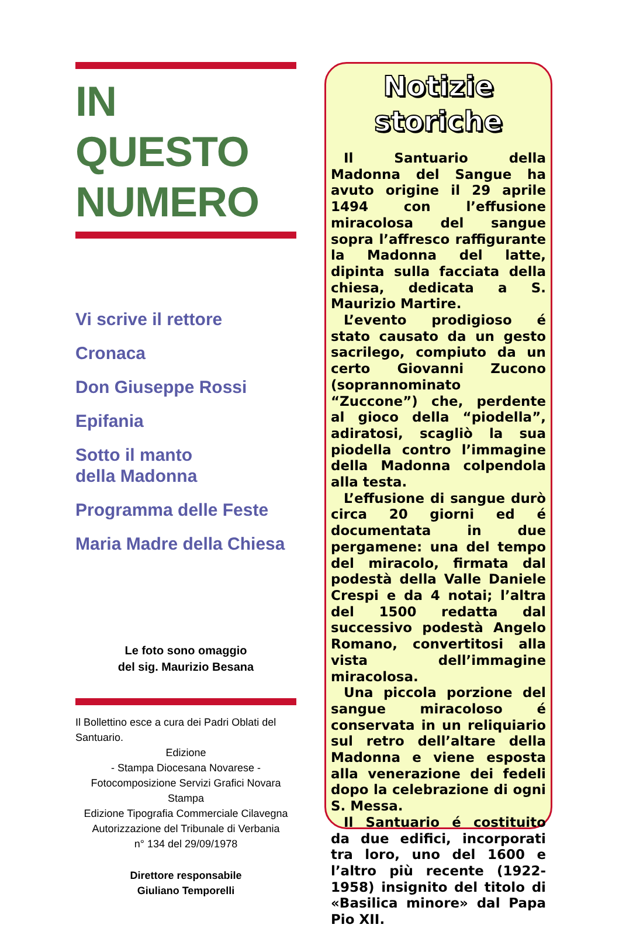IN QUESTO NUMERO
Vi scrive il rettore
Cronaca
Don Giuseppe Rossi
Epifania
Sotto il manto
della Madonna
Programma delle Feste
Maria Madre della Chiesa
Le foto sono omaggio
del sig. Maurizio Besana
Il Bollettino esce a cura dei Padri Oblati del Santuario.
Edizione
- Stampa Diocesana Novarese -
Fotocomposizione Servizi Grafici Novara
Stampa
Edizione Tipografia Commerciale Cilavegna
Autorizzazione del Tribunale di Verbania
n° 134 del 29/09/1978
Direttore responsabile
Giuliano Temporelli
Notizie
storiche
Il Santuario della Madonna del Sangue ha avuto origine il 29 aprile 1494 con l’effusione miracolosa del sangue sopra l’affresco raffigurante la Madonna del latte, dipinta sulla facciata della chiesa, dedicata a S. Maurizio Martire.
L’evento prodigioso é stato causato da un gesto sacrilego, compiuto da un certo Giovanni Zucono (soprannominato “Zuccone”) che, perdente al gioco della “piodella”, adiratosi, scagliò la sua piodella contro l’immagine della Madonna colpendola alla testa.
L’effusione di sangue durò circa 20 giorni ed é documentata in due pergamene: una del tempo del miracolo, firmata dal podestà della Valle Daniele Crespi e da 4 notai; l’altra del 1500 redatta dal successivo podestà Angelo Romano, convertitosi alla vista dell’immagine miracolosa.
Una piccola porzione del sangue miracoloso é conservata in un reliquiario sul retro dell’altare della Madonna e viene esposta alla venerazione dei fedeli dopo la celebrazione di ogni S. Messa.
Il Santuario é costituito da due edifici, incorporati tra loro, uno del 1600 e l’altro più recente (1922-1958) insignito del titolo di «Basilica minore» dal Papa Pio XII.